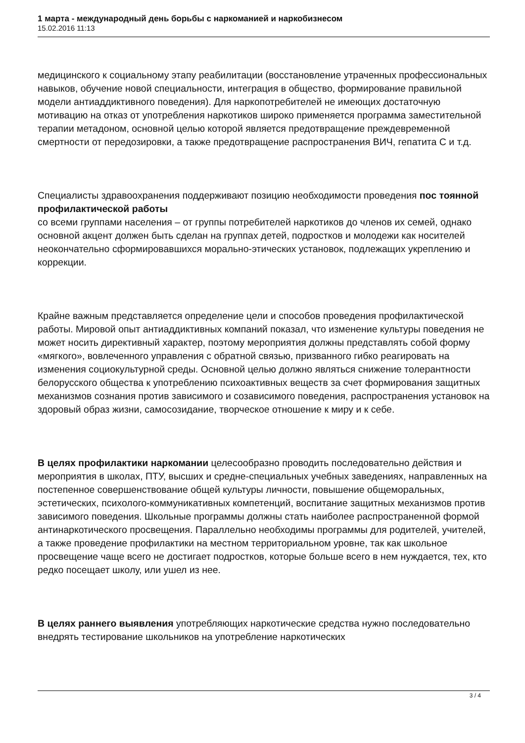1 марта - международный день борьбы с наркоманией и наркобизнесом
15.02.2016 11:13
медицинского к социальному этапу реабилитации (восстановление утраченных профессиональных навыков, обучение новой специальности, интеграция в общество, формирование правильной модели антиаддиктивного поведения). Для наркопотребителей не имеющих достаточную мотивацию на отказ от употребления наркотиков широко применяется программа заместительной терапии метадоном, основной целью которой является предотвращение преждевременной смертности от передозировки, а также предотвращение распространения ВИЧ, гепатита С и т.д.
Специалисты здравоохранения поддерживают позицию необходимости проведения пос тоянной профилактической работы
со всеми группами населения – от группы потребителей наркотиков до членов их семей, однако основной акцент должен быть сделан на группах детей, подростков и молодежи как носителей неокончательно сформировавшихся морально-этических установок, подлежащих укреплению и коррекции.
Крайне важным представляется определение цели и способов проведения профилактической работы. Мировой опыт антиаддиктивных компаний показал, что изменение культуры поведения не может носить директивный характер, поэтому мероприятия должны представлять собой форму «мягкого», вовлеченного управления с обратной связью, призванного гибко реагировать на изменения социокультурной среды. Основной целью должно являться снижение толерантности белорусского общества к употреблению психоактивных веществ за счет формирования защитных механизмов сознания против зависимого и созависимого поведения, распространения установок на здоровый образ жизни, самосозидание, творческое отношение к миру и к себе.
В целях профилактики наркомании целесообразно проводить последовательно действия и мероприятия в школах, ПТУ, высших и средне-специальных учебных заведениях, направленных на постепенное совершенствование общей культуры личности, повышение общеморальных, эстетических, психолого-коммуникативных компетенций, воспитание защитных механизмов против зависимого поведения. Школьные программы должны стать наиболее распространенной формой антинаркотического просвещения. Параллельно необходимы программы для родителей, учителей, а также проведение профилактики на местном территориальном уровне, так как школьное просвещение чаще всего не достигает подростков, которые больше всего в нем нуждается, тех, кто редко посещает школу, или ушел из нее.
В целях раннего выявления употребляющих наркотические средства нужно последовательно внедрять тестирование школьников на употребление наркотических
3 / 4